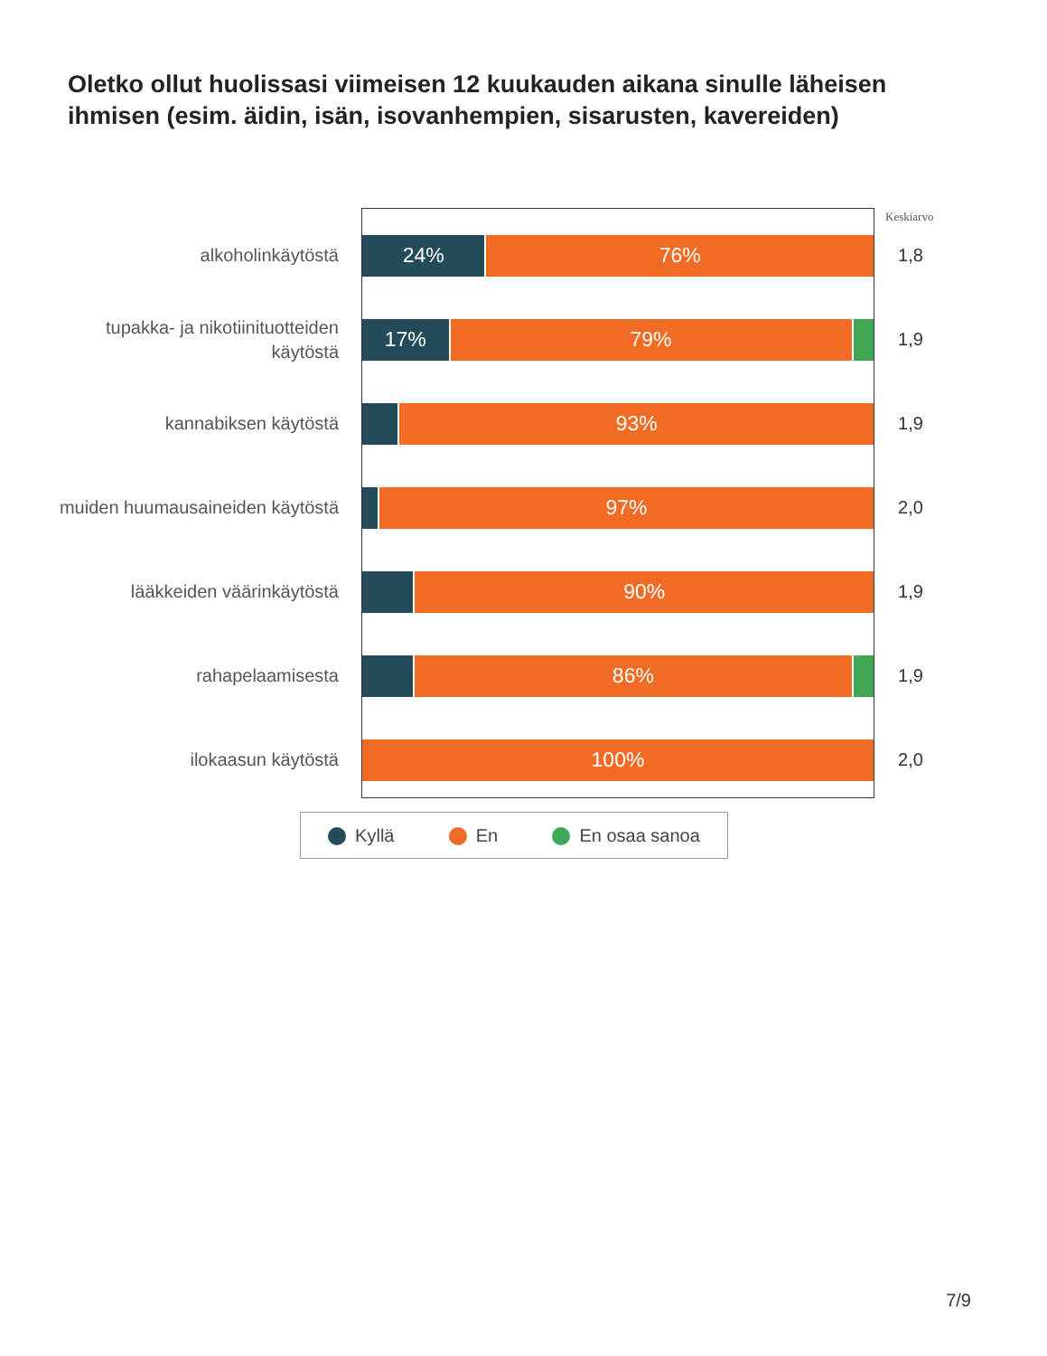Oletko ollut huolissasi viimeisen 12 kuukauden aikana sinulle läheisen ihmisen (esim. äidin, isän, isovanhempien, sisarusten, kavereiden)
Keskiarvo
alkoholinkäytöstä
24% 76%
1,8
tupakka- ja nikotiinituotteiden käytöstä
17% 79%
1,9
kannabiksen käytöstä
93%
1,9
muiden huumausaineiden käytöstä
97%
2,0
lääkkeiden väärinkäytöstä
90%
1,9
rahapelaamisesta
86%
1,9
ilokaasun käytöstä
100%
2,0
Kyllä En En osaa sanoa
7/9